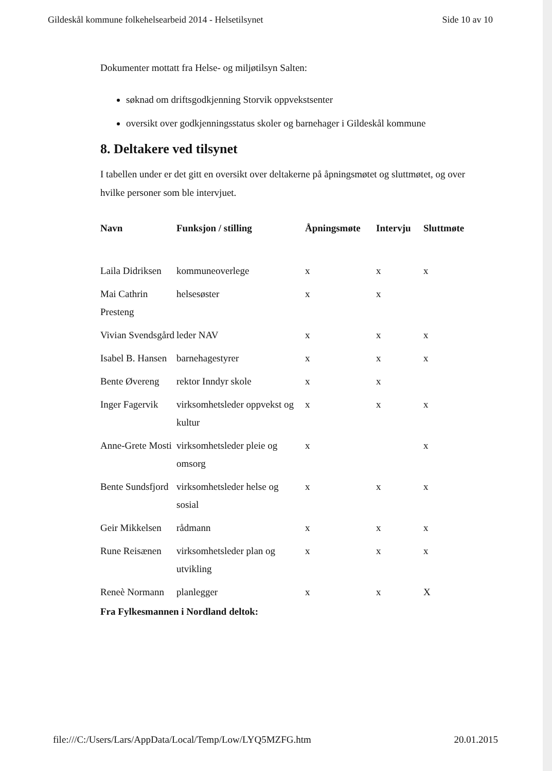Gildeskål kommune folkehelsearbeid 2014 - Helsetilsynet Side 10 av 10
Dokumenter mottatt fra Helse- og miljøtilsyn Salten:
søknad om driftsgodkjenning Storvik oppvekstsenter
oversikt over godkjenningsstatus skoler og barnehager i Gildeskål kommune
8. Deltakere ved tilsynet
I tabellen under er det gitt en oversikt over deltakerne på åpningsmøtet og sluttmøtet, og over hvilke personer som ble intervjuet.
| Navn | Funksjon / stilling | Åpningsmøte | Intervju | Sluttmøte |
| --- | --- | --- | --- | --- |
| Laila Didriksen | kommuneoverlege | x | x | x |
| Mai Cathrin Presteng | helsesøster | x | x | |
| Vivian Svendsgård | leder NAV | x | x | x |
| Isabel B. Hansen | barnehagestyrer | x | x | x |
| Bente Øvereng | rektor Inndyr skole | x | x | |
| Inger Fagervik | virksomhetsleder oppvekst og kultur | x | x | x |
| Anne-Grete Mosti | virksomhetsleder pleie og omsorg | x | | x |
| Bente Sundsfjord | virksomhetsleder helse og sosial | x | x | x |
| Geir Mikkelsen | rådmann | x | x | x |
| Rune Reisænen | virksomhetsleder plan og utvikling | x | x | x |
| Reneè Normann | planlegger | x | x | X |
Fra Fylkesmannen i Nordland deltok:
file:///C:/Users/Lars/AppData/Local/Temp/Low/LYQ5MZFG.htm 20.01.2015